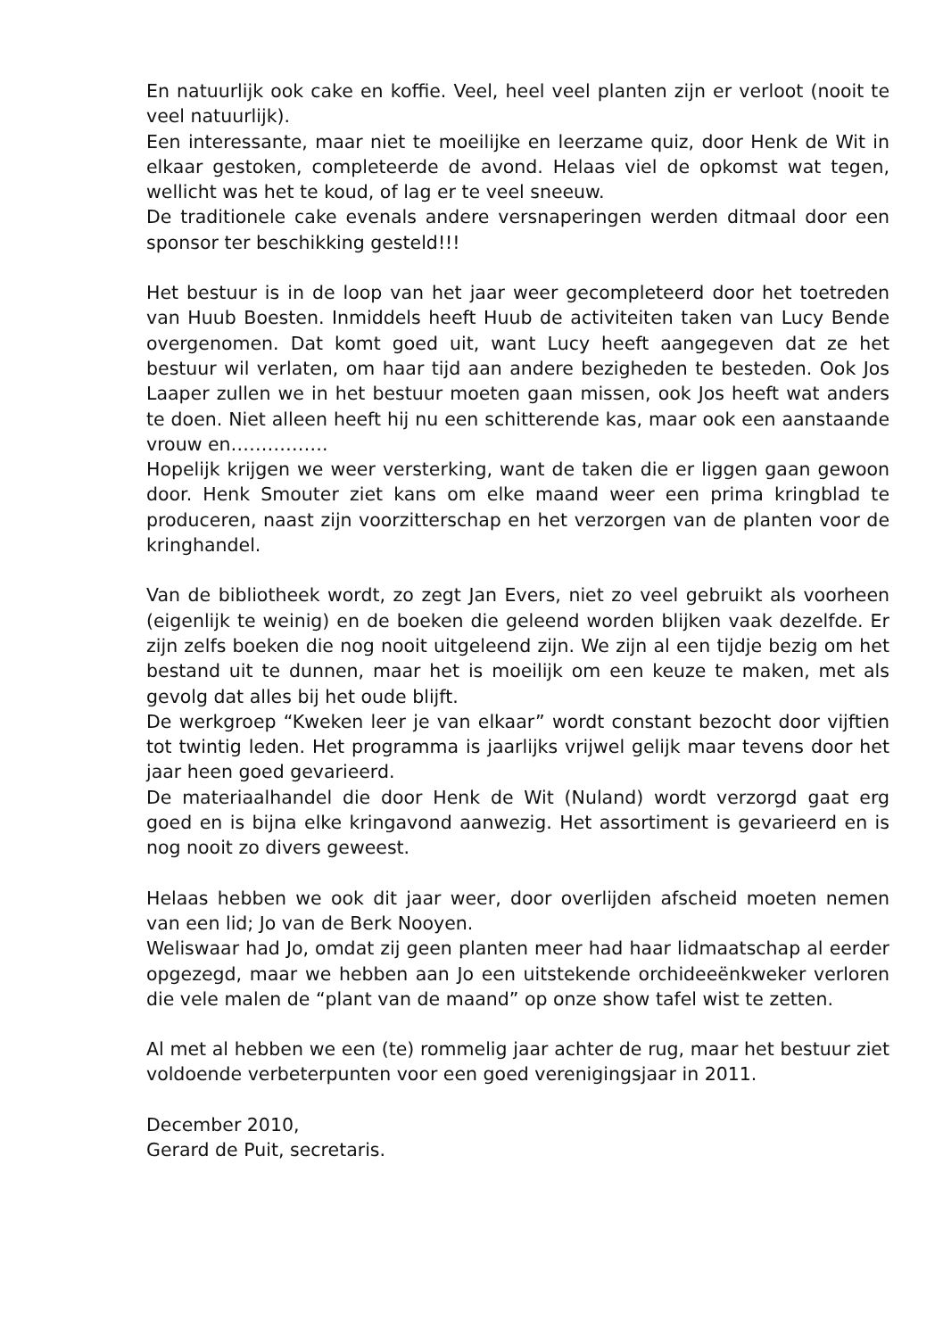En natuurlijk ook cake en koffie. Veel, heel veel planten zijn er verloot (nooit te veel natuurlijk).
Een interessante, maar niet te moeilijke en leerzame quiz, door Henk de Wit in elkaar gestoken, completeerde de avond. Helaas viel de opkomst wat tegen, wellicht was het te koud, of lag er te veel sneeuw.
De traditionele cake evenals andere versnaperingen werden ditmaal door een sponsor ter beschikking gesteld!!!
Het bestuur is in de loop van het jaar weer gecompleteerd door het toetreden van Huub Boesten. Inmiddels heeft Huub de activiteiten taken van Lucy Bende overgenomen. Dat komt goed uit, want Lucy heeft aangegeven dat ze het bestuur wil verlaten, om haar tijd aan andere bezigheden te besteden. Ook Jos Laaper zullen we in het bestuur moeten gaan missen, ook Jos heeft wat anders te doen. Niet alleen heeft hij nu een schitterende kas, maar ook een aanstaande vrouw en…………….
Hopelijk krijgen we weer versterking, want de taken die er liggen gaan gewoon door. Henk Smouter ziet kans om elke maand weer een prima kringblad te produceren, naast zijn voorzitterschap en het verzorgen van de planten voor de kringhandel.
Van de bibliotheek wordt, zo zegt Jan Evers, niet zo veel gebruikt als voorheen (eigenlijk te weinig) en de boeken die geleend worden blijken vaak dezelfde. Er zijn zelfs boeken die nog nooit uitgeleend zijn. We zijn al een tijdje bezig om het bestand uit te dunnen, maar het is moeilijk om een keuze te maken, met als gevolg dat alles bij het oude blijft.
De werkgroep “Kweken leer je van elkaar” wordt constant bezocht door vijftien tot twintig leden. Het programma is jaarlijks vrijwel gelijk maar tevens door het jaar heen goed gevarieerd.
De materiaalhandel die door Henk de Wit (Nuland) wordt verzorgd gaat erg goed en is bijna elke kringavond aanwezig. Het assortiment is gevarieerd en is nog nooit zo divers geweest.
Helaas hebben we ook dit jaar weer, door overlijden afscheid moeten nemen van een lid; Jo van de Berk Nooyen.
Weliswaar had Jo, omdat zij geen planten meer had haar lidmaatschap al eerder opgezegd, maar we hebben aan Jo een uitstekende orchideeënkweker verloren die vele malen de “plant van de maand” op onze show tafel wist te zetten.
Al met al hebben we een (te) rommelig jaar achter de rug, maar het bestuur ziet voldoende verbeterpunten voor een goed verenigingsjaar in 2011.
December 2010,
Gerard de Puit, secretaris.